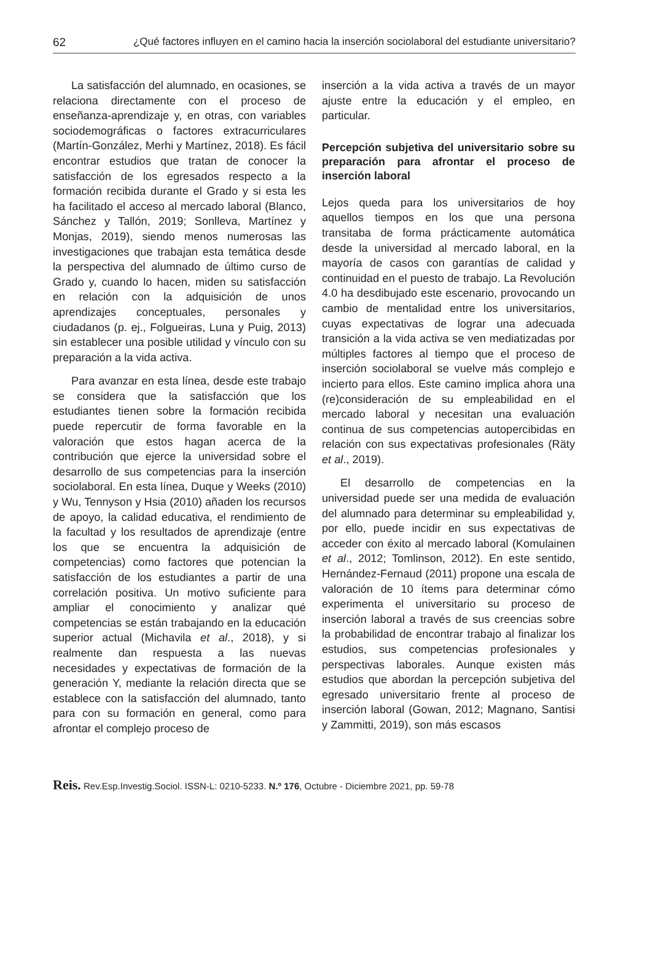62 ¿Qué factores influyen en el camino hacia la inserción sociolaboral del estudiante universitario?
La satisfacción del alumnado, en ocasiones, se relaciona directamente con el proceso de enseñanza-aprendizaje y, en otras, con variables sociodemográficas o factores extracurriculares (Martín-González, Merhi y Martínez, 2018). Es fácil encontrar estudios que tratan de conocer la satisfacción de los egresados respecto a la formación recibida durante el Grado y si esta les ha facilitado el acceso al mercado laboral (Blanco, Sánchez y Tallón, 2019; Sonlleva, Martínez y Monjas, 2019), siendo menos numerosas las investigaciones que trabajan esta temática desde la perspectiva del alumnado de último curso de Grado y, cuando lo hacen, miden su satisfacción en relación con la adquisición de unos aprendizajes conceptuales, personales y ciudadanos (p. ej., Folgueiras, Luna y Puig, 2013) sin establecer una posible utilidad y vínculo con su preparación a la vida activa.
Para avanzar en esta línea, desde este trabajo se considera que la satisfacción que los estudiantes tienen sobre la formación recibida puede repercutir de forma favorable en la valoración que estos hagan acerca de la contribución que ejerce la universidad sobre el desarrollo de sus competencias para la inserción sociolaboral. En esta línea, Duque y Weeks (2010) y Wu, Tennyson y Hsia (2010) añaden los recursos de apoyo, la calidad educativa, el rendimiento de la facultad y los resultados de aprendizaje (entre los que se encuentra la adquisición de competencias) como factores que potencian la satisfacción de los estudiantes a partir de una correlación positiva. Un motivo suficiente para ampliar el conocimiento y analizar qué competencias se están trabajando en la educación superior actual (Michavila et al., 2018), y si realmente dan respuesta a las nuevas necesidades y expectativas de formación de la generación Y, mediante la relación directa que se establece con la satisfacción del alumnado, tanto para con su formación en general, como para afrontar el complejo proceso de
inserción a la vida activa a través de un mayor ajuste entre la educación y el empleo, en particular.
Percepción subjetiva del universitario sobre su preparación para afrontar el proceso de inserción laboral
Lejos queda para los universitarios de hoy aquellos tiempos en los que una persona transitaba de forma prácticamente automática desde la universidad al mercado laboral, en la mayoría de casos con garantías de calidad y continuidad en el puesto de trabajo. La Revolución 4.0 ha desdibujado este escenario, provocando un cambio de mentalidad entre los universitarios, cuyas expectativas de lograr una adecuada transición a la vida activa se ven mediatizadas por múltiples factores al tiempo que el proceso de inserción sociolaboral se vuelve más complejo e incierto para ellos. Este camino implica ahora una (re)consideración de su empleabilidad en el mercado laboral y necesitan una evaluación continua de sus competencias autopercibidas en relación con sus expectativas profesionales (Räty et al., 2019).
El desarrollo de competencias en la universidad puede ser una medida de evaluación del alumnado para determinar su empleabilidad y, por ello, puede incidir en sus expectativas de acceder con éxito al mercado laboral (Komulainen et al., 2012; Tomlinson, 2012). En este sentido, Hernández-Fernaud (2011) propone una escala de valoración de 10 ítems para determinar cómo experimenta el universitario su proceso de inserción laboral a través de sus creencias sobre la probabilidad de encontrar trabajo al finalizar los estudios, sus competencias profesionales y perspectivas laborales. Aunque existen más estudios que abordan la percepción subjetiva del egresado universitario frente al proceso de inserción laboral (Gowan, 2012; Magnano, Santisi y Zammitti, 2019), son más escasos
Reis. Rev.Esp.Investig.Sociol. ISSN-L: 0210-5233. N.º 176, Octubre - Diciembre 2021, pp. 59-78